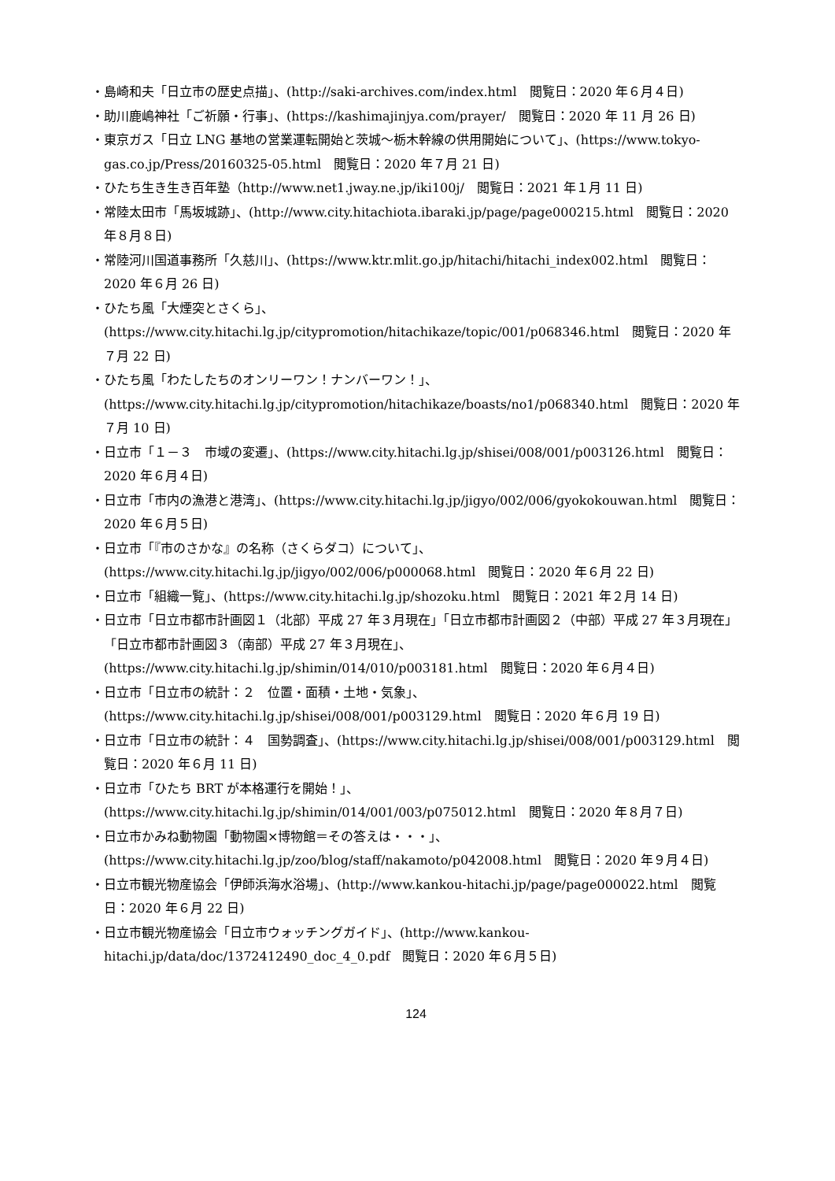・島崎和夫「日立市の歴史点描」、(http://saki-archives.com/index.html　閲覧日：2020 年６月４日)
・助川鹿嶋神社「ご祈願・行事」、(https://kashimajinjya.com/prayer/　閲覧日：2020 年 11 月 26 日)
・東京ガス「日立 LNG 基地の営業運転開始と茨城～栃木幹線の供用開始について」、(https://www.tokyo-gas.co.jp/Press/20160325-05.html　閲覧日：2020 年７月 21 日)
・ひたち生き生き百年塾（http://www.net1.jway.ne.jp/iki100j/　閲覧日：2021 年１月 11 日)
・常陸太田市「馬坂城跡」、(http://www.city.hitachiota.ibaraki.jp/page/page000215.html　閲覧日：2020 年８月８日)
・常陸河川国道事務所「久慈川」、(https://www.ktr.mlit.go.jp/hitachi/hitachi_index002.html　閲覧日：2020 年６月 26 日)
・ひたち風「大煙突とさくら」、(https://www.city.hitachi.lg.jp/citypromotion/hitachikaze/topic/001/p068346.html　閲覧日：2020 年７月 22 日)
・ひたち風「わたしたちのオンリーワン！ナンバーワン！」、(https://www.city.hitachi.lg.jp/citypromotion/hitachikaze/boasts/no1/p068340.html　閲覧日：2020 年７月 10 日)
・日立市「１－３　市域の変遷」、(https://www.city.hitachi.lg.jp/shisei/008/001/p003126.html　閲覧日：2020 年６月４日)
・日立市「市内の漁港と港湾」、(https://www.city.hitachi.lg.jp/jigyo/002/006/gyokokouwan.html　閲覧日：2020 年６月５日)
・日立市「『市のさかな』の名称（さくらダコ）について」、(https://www.city.hitachi.lg.jp/jigyo/002/006/p000068.html　閲覧日：2020 年６月 22 日)
・日立市「組織一覧」、(https://www.city.hitachi.lg.jp/shozoku.html　閲覧日：2021 年２月 14 日)
・日立市「日立市都市計画図１（北部）平成 27 年３月現在」「日立市都市計画図２（中部）平成 27 年３月現在」「日立市都市計画図３（南部）平成 27 年３月現在」、(https://www.city.hitachi.lg.jp/shimin/014/010/p003181.html　閲覧日：2020 年６月４日)
・日立市「日立市の統計：２　位置・面積・土地・気象」、(https://www.city.hitachi.lg.jp/shisei/008/001/p003129.html　閲覧日：2020 年６月 19 日)
・日立市「日立市の統計：４　国勢調査」、(https://www.city.hitachi.lg.jp/shisei/008/001/p003129.html　閲覧日：2020 年６月 11 日)
・日立市「ひたち BRT が本格運行を開始！」、(https://www.city.hitachi.lg.jp/shimin/014/001/003/p075012.html　閲覧日：2020 年８月７日)
・日立市かみね動物園「動物園×博物館＝その答えは・・・」、(https://www.city.hitachi.lg.jp/zoo/blog/staff/nakamoto/p042008.html　閲覧日：2020 年９月４日)
・日立市観光物産協会「伊師浜海水浴場」、(http://www.kankou-hitachi.jp/page/page000022.html　閲覧日：2020 年６月 22 日)
・日立市観光物産協会「日立市ウォッチングガイド」、(http://www.kankou-hitachi.jp/data/doc/1372412490_doc_4_0.pdf　閲覧日：2020 年６月５日)
124